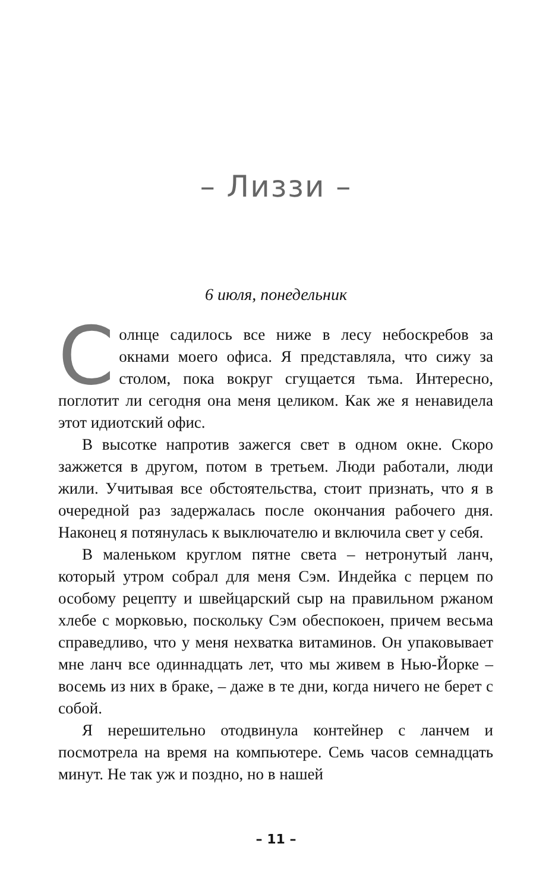– Лиззи –
6 июля, понедельник
Солнце садилось все ниже в лесу небоскребов за окнами моего офиса. Я представляла, что сижу за столом, пока вокруг сгущается тьма. Интересно, поглотит ли сегодня она меня целиком. Как же я ненавидела этот идиотский офис.
В высотке напротив зажегся свет в одном окне. Скоро зажжется в другом, потом в третьем. Люди работали, люди жили. Учитывая все обстоятельства, стоит признать, что я в очередной раз задержалась после окончания рабочего дня. Наконец я потянулась к выключателю и включила свет у себя.
В маленьком круглом пятне света – нетронутый ланч, который утром собрал для меня Сэм. Индейка с перцем по особому рецепту и швейцарский сыр на правильном ржаном хлебе с морковью, поскольку Сэм обеспокоен, причем весьма справедливо, что у меня нехватка витаминов. Он упаковывает мне ланч все одиннадцать лет, что мы живем в Нью-Йорке – восемь из них в браке, – даже в те дни, когда ничего не берет с собой.
Я нерешительно отодвинула контейнер с ланчем и посмотрела на время на компьютере. Семь часов семнадцать минут. Не так уж и поздно, но в нашей
– 11 –